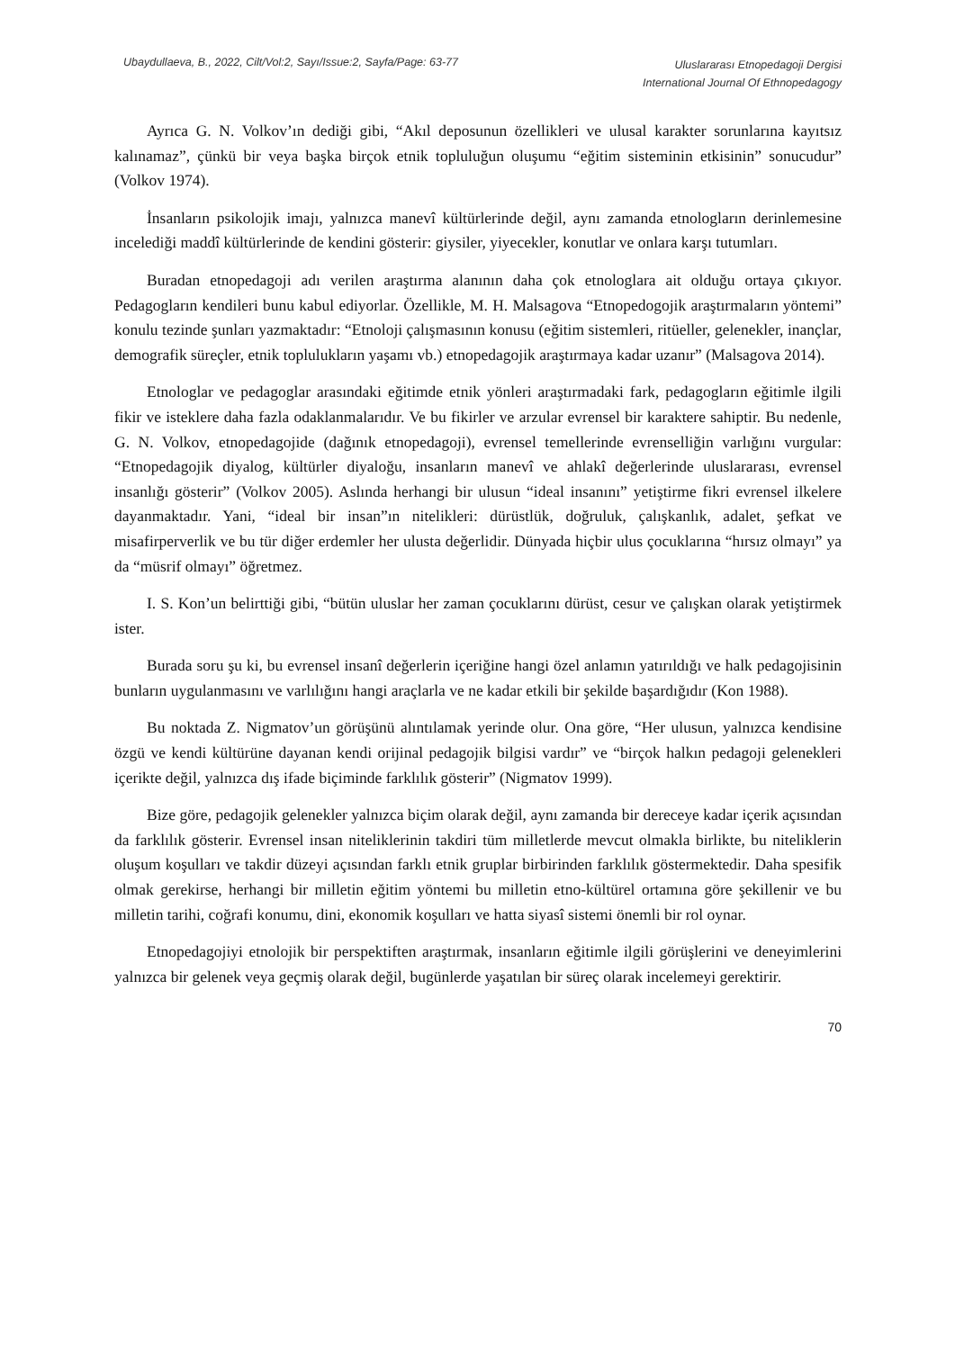Ubaydullaeva, B., 2022, Cilt/Vol:2, Sayı/Issue:2, Sayfa/Page: 63-77
Uluslararası Etnopedagoji Dergisi
International Journal Of Ethnopedagogy
Ayrıca G. N. Volkov’ın dediği gibi, “Akıl deposunun özellikleri ve ulusal karakter sorunlarına kayıtsız kalınamaz”, çünkü bir veya başka birçok etnik topluluğun oluşumu “eğitim sisteminin etkisinin” sonucudur” (Volkov 1974).
İnsanların psikolojik imajı, yalnızca manevî kültürlerinde değil, aynı zamanda etnologların derinlemesine incelediği maddî kültürlerinde de kendini gösterir: giysiler, yiyecekler, konutlar ve onlara karşı tutumları.
Buradan etnopedagoji adı verilen araştırma alanının daha çok etnologlara ait olduğu ortaya çıkıyor. Pedagogların kendileri bunu kabul ediyorlar. Özellikle, M. H. Malsagova “Etnopedogojik araştırmaların yöntemi” konulu tezinde şunları yazmaktadır: “Etnoloji çalışmasının konusu (eğitim sistemleri, ritüeller, gelenekler, inançlar, demografik süreçler, etnik toplulukların yaşamı vb.) etnopedagojik araştırmaya kadar uzanır” (Malsagova 2014).
Etnologlar ve pedagoglar arasındaki eğitimde etnik yönleri araştırmadaki fark, pedagogların eğitimle ilgili fikir ve isteklere daha fazla odaklanmalarıdır. Ve bu fikirler ve arzular evrensel bir karaktere sahiptir. Bu nedenle, G. N. Volkov, etnopedagojide (dağınık etnopedagoji), evrensel temellerinde evrenselliğin varlığını vurgular: “Etnopedagojik diyalog, kültürler diyaloğu, insanların manevî ve ahlakî değerlerinde uluslararası, evrensel insanlığı gösterir” (Volkov 2005). Aslında herhangi bir ulusun “ideal insanını” yetiştirme fikri evrensel ilkelere dayanmaktadır. Yani, “ideal bir insan”ın nitelikleri: dürüstlük, doğruluk, çalışkanlık, adalet, şefkat ve misafirperverlik ve bu tür diğer erdemler her ulusta değerlidir. Dünyada hiçbir ulus çocuklarına “hırsız olmayı” ya da “müsrif olmayı” öğretmez.
I. S. Kon’un belirttiği gibi, “bütün uluslar her zaman çocuklarını dürüst, cesur ve çalışkan olarak yetiştirmek ister.
Burada soru şu ki, bu evrensel insanî değerlerin içeriğine hangi özel anlamın yatırıldığı ve halk pedagojisinin bunların uygulanmasını ve varlılığını hangi araçlarla ve ne kadar etkili bir şekilde başardığıdır (Kon 1988).
Bu noktada Z. Nigmatov’un görüşünü alıntılamak yerinde olur. Ona göre, “Her ulusun, yalnızca kendisine özgü ve kendi kültürüne dayanan kendi orijinal pedagojik bilgisi vardır” ve “birçok halkın pedagoji gelenekleri içerikte değil, yalnızca dış ifade biçiminde farklılık gösterir” (Nigmatov 1999).
Bize göre, pedagojik gelenekler yalnızca biçim olarak değil, aynı zamanda bir dereceye kadar içerik açısından da farklılık gösterir. Evrensel insan niteliklerinin takdiri tüm milletlerde mevcut olmakla birlikte, bu niteliklerin oluşum koşulları ve takdir düzeyi açısından farklı etnik gruplar birbirinden farklılık göstermektedir. Daha spesifik olmak gerekirse, herhangi bir milletin eğitim yöntemi bu milletin etno-kültürel ortamına göre şekillenir ve bu milletin tarihi, coğrafi konumu, dini, ekonomik koşulları ve hatta siyasî sistemi önemli bir rol oynar.
Etnopedagojiyi etnolojik bir perspektiften araştırmak, insanların eğitimle ilgili görüşlerini ve deneyimlerini yalnızca bir gelenek veya geçmiş olarak değil, bugünlerde yaşatılan bir süreç olarak incelemeyi gerektirir.
70